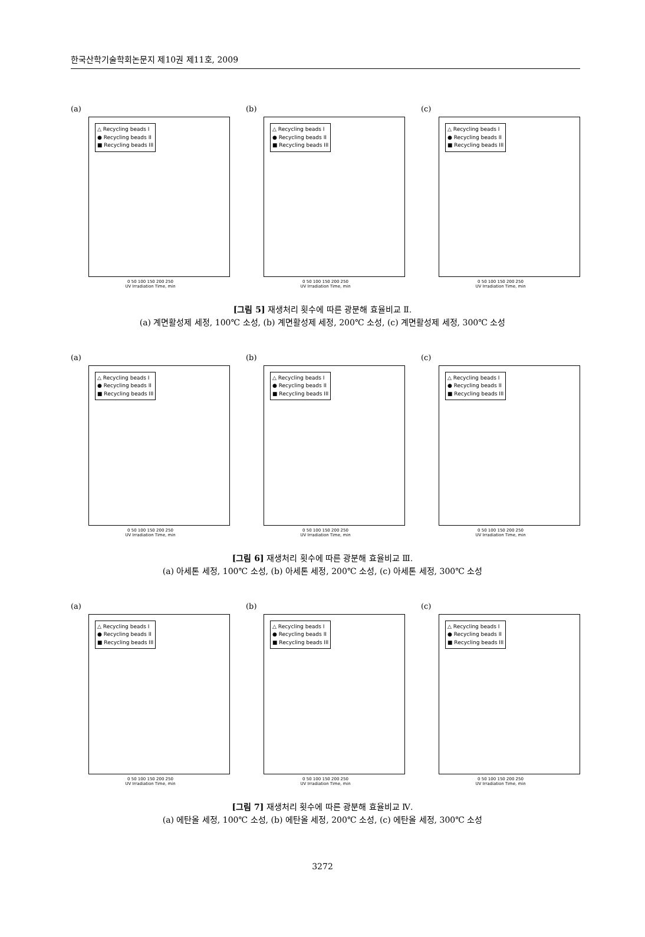한국산학기술학회논문지 제10권 제11호, 2009
(a)
△ Recycling beads I
● Recycling beads II
■ Recycling beads III
0 50 100 150 200 250
UV Irradiation Time, min
(b)
△ Recycling beads I
● Recycling beads II
■ Recycling beads III
0 50 100 150 200 250
UV Irradiation Time, min
(c)
△ Recycling beads I
● Recycling beads II
■ Recycling beads III
0 50 100 150 200 250
UV Irradiation Time, min
[그림 5] 재생처리 횟수에 따른 광분해 효율비교 Ⅱ.
(a) 계면활성제 세정, 100℃ 소성, (b) 계면활성제 세정, 200℃ 소성, (c) 계면활성제 세정, 300℃ 소성
(a)
△ Recycling beads I
● Recycling beads II
■ Recycling beads III
0 50 100 150 200 250
UV Irradiation Time, min
(b)
△ Recycling beads I
● Recycling beads II
■ Recycling beads III
0 50 100 150 200 250
UV Irradiation Time, min
(c)
△ Recycling beads I
● Recycling beads II
■ Recycling beads III
0 50 100 150 200 250
UV Irradiation Time, min
[그림 6] 재생처리 횟수에 따른 광분해 효율비교 Ⅲ.
(a) 아세톤 세정, 100℃ 소성, (b) 아세톤 세정, 200℃ 소성, (c) 아세톤 세정, 300℃ 소성
(a)
△ Recycling beads I
● Recycling beads II
■ Recycling beads III
0 50 100 150 200 250
UV Irradiation Time, min
(b)
△ Recycling beads I
● Recycling beads II
■ Recycling beads III
0 50 100 150 200 250
UV Irradiation Time, min
(c)
△ Recycling beads I
● Recycling beads II
■ Recycling beads III
0 50 100 150 200 250
UV Irradiation Time, min
[그림 7] 재생처리 횟수에 따른 광분해 효율비교 Ⅳ.
(a) 에탄올 세정, 100℃ 소성, (b) 에탄올 세정, 200℃ 소성, (c) 에탄올 세정, 300℃ 소성
3272